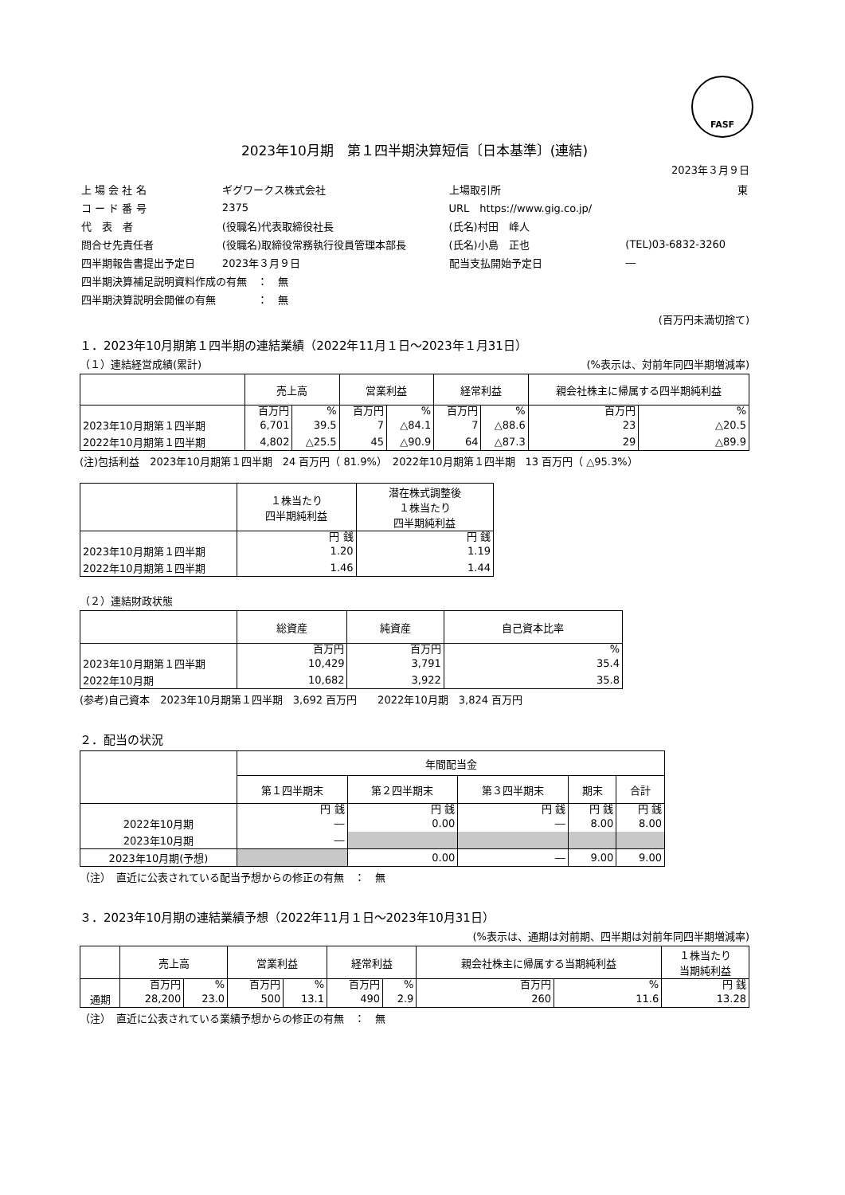FASF
2023年10月期　第１四半期決算短信〔日本基準〕(連結)
2023年３月９日
| 上 場 会 社 名 | ギグワークス株式会社 | 上場取引所 | 東 |
| コ ー ド 番 号 | 2375 | URL https://www.gig.co.jp/ | |
| 代 表 者 | (役職名)代表取締役社長 | (氏名)村田 峰人 | |
| 問合せ先責任者 | (役職名)取締役常務執行役員管理本部長 | (氏名)小島 正也 | (TEL)03-6832-3260 |
| 四半期報告書提出予定日 | 2023年３月９日 | 配当支払開始予定日 | ― |
| 四半期決算補足説明資料作成の有無 ： 無 | | | |
| 四半期決算説明会開催の有無 ： 無 | | | |
(百万円未満切捨て)
１．2023年10月期第１四半期の連結業績（2022年11月１日～2023年１月31日）
（１）連結経営成績(累計) (%表示は、対前年同四半期増減率)
| | 売上高 | | 営業利益 | | 経常利益 | | 親会社株主に帰属する四半期純利益 | |
| --- | --- | --- | --- | --- | --- | --- | --- | --- |
| | 百万円 | % | 百万円 | % | 百万円 | % | 百万円 | % |
| 2023年10月期第１四半期 | 6,701 | 39.5 | 7 | △84.1 | 7 | △88.6 | 23 | △20.5 |
| 2022年10月期第１四半期 | 4,802 | △25.5 | 45 | △90.9 | 64 | △87.3 | 29 | △89.9 |
(注)包括利益　2023年10月期第１四半期　24 百万円（ 81.9%）　2022年10月期第１四半期　13 百万円（ △95.3%）
| | １株当たり 四半期純利益 | 潜在株式調整後 １株当たり 四半期純利益 |
| --- | --- | --- |
| | 円 銭 | 円 銭 |
| 2023年10月期第１四半期 | 1.20 | 1.19 |
| 2022年10月期第１四半期 | 1.46 | 1.44 |
（２）連結財政状態
| | 総資産 | 純資産 | 自己資本比率 |
| --- | --- | --- | --- |
| | 百万円 | 百万円 | % |
| 2023年10月期第１四半期 | 10,429 | 3,791 | 35.4 |
| 2022年10月期 | 10,682 | 3,922 | 35.8 |
(参考)自己資本　2023年10月期第１四半期　3,692 百万円　　2022年10月期　3,824 百万円
２．配当の状況
| | 年間配当金 | | | | |
| --- | --- | --- | --- | --- | --- |
| | 第１四半期末 | 第２四半期末 | 第３四半期末 | 期末 | 合計 |
| | 円 銭 | 円 銭 | 円 銭 | 円 銭 | 円 銭 |
| 2022年10月期 | ― | 0.00 | ― | 8.00 | 8.00 |
| 2023年10月期 | ― | | | | |
| 2023年10月期(予想) | | 0.00 | ― | 9.00 | 9.00 |
（注）　直近に公表されている配当予想からの修正の有無　：　無
３．2023年10月期の連結業績予想（2022年11月１日～2023年10月31日）
(%表示は、通期は対前期、四半期は対前年同四半期増減率)
| | 売上高 | | 営業利益 | | 経常利益 | | 親会社株主に帰属する当期純利益 | | １株当たり 当期純利益 |
| --- | --- | --- | --- | --- | --- | --- | --- | --- | --- |
| | 百万円 | % | 百万円 | % | 百万円 | % | 百万円 | % | 円 銭 |
| 通期 | 28,200 | 23.0 | 500 | 13.1 | 490 | 2.9 | 260 | 11.6 | 13.28 |
（注）　直近に公表されている業績予想からの修正の有無　：　無